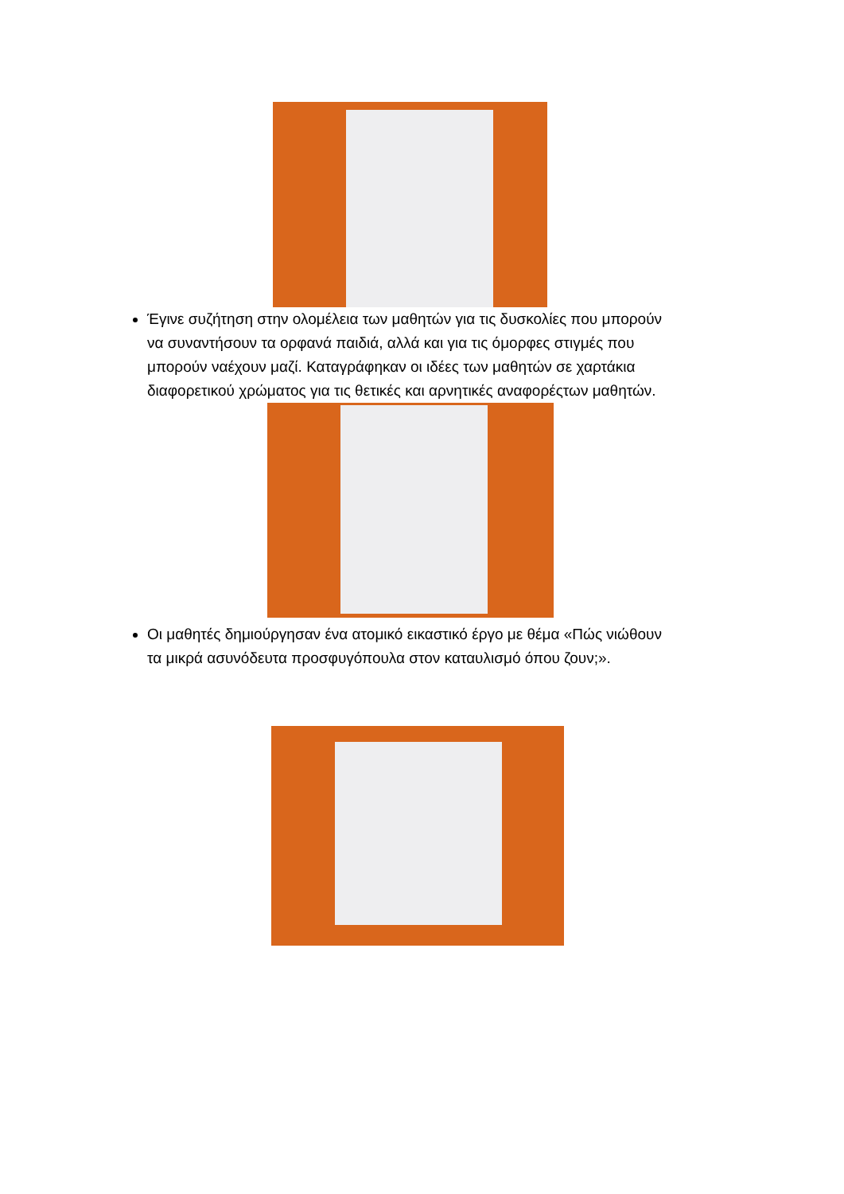Έγινε συζήτηση στην ολομέλεια των μαθητών για τις δυσκολίες που μπορούν να συναντήσουν τα ορφανά παιδιά, αλλά και για τις όμορφες στιγμές που μπορούν ναέχουν μαζί. Καταγράφηκαν οι ιδέες των μαθητών σε χαρτάκια διαφορετικού χρώματος για τις θετικές και αρνητικές αναφορέςτων μαθητών.
Οι μαθητές δημιούργησαν ένα ατομικό εικαστικό έργο με θέμα «Πώς νιώθουν τα μικρά ασυνόδευτα προσφυγόπουλα στον καταυλισμό όπου ζουν;».